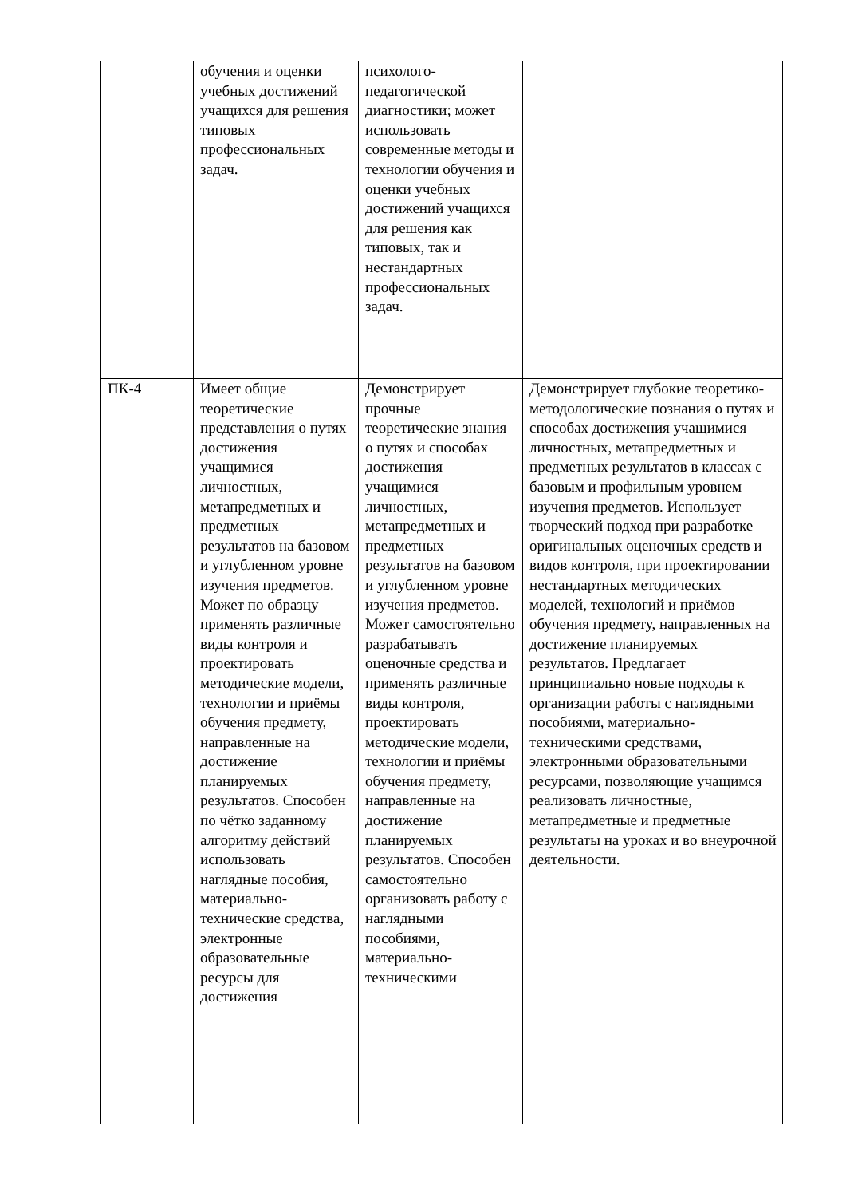| | обучения и оценки учебных достижений учащихся для решения типовых профессиональных задач. | психолого-педагогической диагностики; может использовать современные методы и технологии обучения и оценки учебных достижений учащихся для решения как типовых, так и нестандартных профессиональных задач. | |
| ПК-4 | Имеет общие теоретические представления о путях достижения учащимися личностных, метапредметных и предметных результатов на базовом и углубленном уровне изучения предметов. Может по образцу применять различные виды контроля и проектировать методические модели, технологии и приёмы обучения предмету, направленные на достижение планируемых результатов. Способен по чётко заданному алгоритму действий использовать наглядные пособия, материально-технические средства, электронные образовательные ресурсы для достижения | Демонстрирует прочные теоретические знания о путях и способах достижения учащимися личностных, метапредметных и предметных результатов на базовом и углубленном уровне изучения предметов. Может самостоятельно разрабатывать оценочные средства и применять различные виды контроля, проектировать методические модели, технологии и приёмы обучения предмету, направленные на достижение планируемых результатов. Способен самостоятельно организовать работу с наглядными пособиями, материально-техническими | Демонстрирует глубокие теоретико-методологические познания о путях и способах достижения учащимися личностных, метапредметных и предметных результатов в классах с базовым и профильным уровнем изучения предметов. Использует творческий подход при разработке оригинальных оценочных средств и видов контроля, при проектировании нестандартных методических моделей, технологий и приёмов обучения предмету, направленных на достижение планируемых результатов. Предлагает принципиально новые подходы к организации работы с наглядными пособиями, материально-техническими средствами, электронными образовательными ресурсами, позволяющие учащимся реализовать личностные, метапредметные и предметные результаты на уроках и во внеурочной деятельности. |